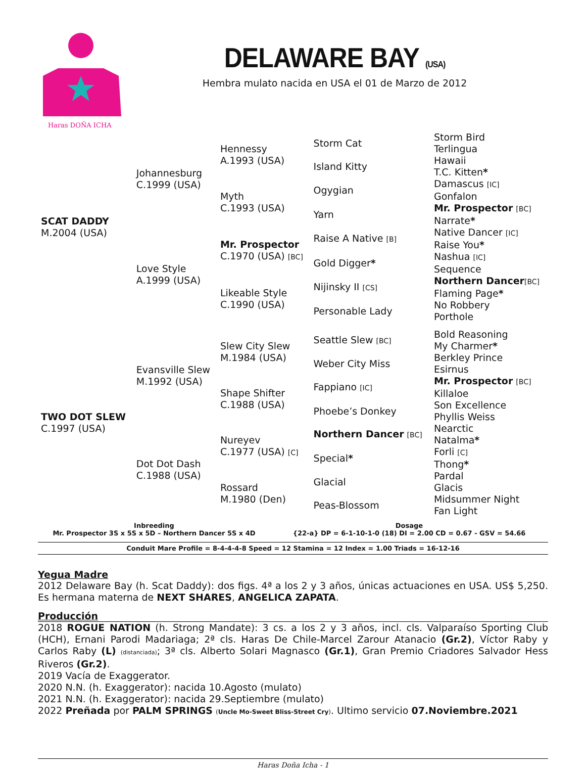Haras DOÑA ICHA
DELAWARE BAY (USA)
Hembra mulato nacida en USA el 01 de Marzo de 2012
| SCAT DADDY M.2004 (USA) | Johannesburg C.1999 (USA) | Hennessy A.1993 (USA) | Storm Cat | Storm Bird |
| | | | | Terlingua |
| | | | Island Kitty | Hawaii |
| | | | | T.C. Kitten * |
| | | Myth C.1993 (USA) | Ogygian | Damascus [IC] |
| | | | | Gonfalon |
| | | | Yarn | Mr. Prospector [BC] |
| | | | | Narrate * |
| | Love Style A.1999 (USA) | Mr. Prospector C.1970 (USA) [BC] | Raise A Native [B] | Native Dancer [IC] |
| | | | | Raise You * |
| | | | Gold Digger * | Nashua [IC] |
| | | | | Sequence |
| | | Likeable Style C.1990 (USA) | Nijinsky II [CS] | Northern Dancer [BC] |
| | | | | Flaming Page * |
| | | | Personable Lady | No Robbery |
| | | | | Porthole |
| TWO DOT SLEW C.1997 (USA) | Evansville Slew M.1992 (USA) | Slew City Slew M.1984 (USA) | Seattle Slew [BC] | Bold Reasoning |
| | | | | My Charmer * |
| | | | Weber City Miss | Berkley Prince |
| | | | | Esirnus |
| | | Shape Shifter C.1988 (USA) | Fappiano [IC] | Mr. Prospector [BC] |
| | | | | Killaloe |
| | | | Phoebe’s Donkey | Son Excellence |
| | | | | Phyllis Weiss |
| | Dot Dot Dash C.1988 (USA) | Nureyev C.1977 (USA) [C] | Northern Dancer [BC] | Nearctic |
| | | | | Natalma * |
| | | | Special * | Forli [C] |
| | | | | Thong * |
| | | Rossard M.1980 (Den) | Glacial | Pardal |
| | | | | Glacis |
| | | | Peas-Blossom | Midsummer Night |
| | | | | Fan Light |
Inbreeding
Mr. Prospector 3S x 5S x 5D – Northern Dancer 5S x 4D
Dosage
{22-a} DP = 6-1-10-1-0 (18) DI = 2.00 CD = 0.67 - GSV = 54.66
Conduit Mare Profile = 8-4-4-4-8 Speed = 12 Stamina = 12 Index = 1.00 Triads = 16-12-16
Yegua Madre
2012 Delaware Bay (h. Scat Daddy): dos figs. 4ª a los 2 y 3 años, únicas actuaciones en USA. US$ 5,250. Es hermana materna de NEXT SHARES, ANGELICA ZAPATA.
Producción
2018 ROGUE NATION (h. Strong Mandate): 3 cs. a los 2 y 3 años, incl. cls. Valparaíso Sporting Club (HCH), Ernani Parodi Madariaga; 2ª cls. Haras De Chile-Marcel Zarour Atanacio (Gr.2), Víctor Raby y Carlos Raby (L) (distanciada); 3ª cls. Alberto Solari Magnasco (Gr.1), Gran Premio Criadores Salvador Hess Riveros (Gr.2).
2019 Vacía de Exaggerator.
2020 N.N. (h. Exaggerator): nacida 10.Agosto (mulato)
2021 N.N. (h. Exaggerator): nacida 29.Septiembre (mulato)
2022 Preñada por PALM SPRINGS (Uncle Mo-Sweet Bliss-Street Cry). Ultimo servicio 07.Noviembre.2021
Haras Doña Icha - 1